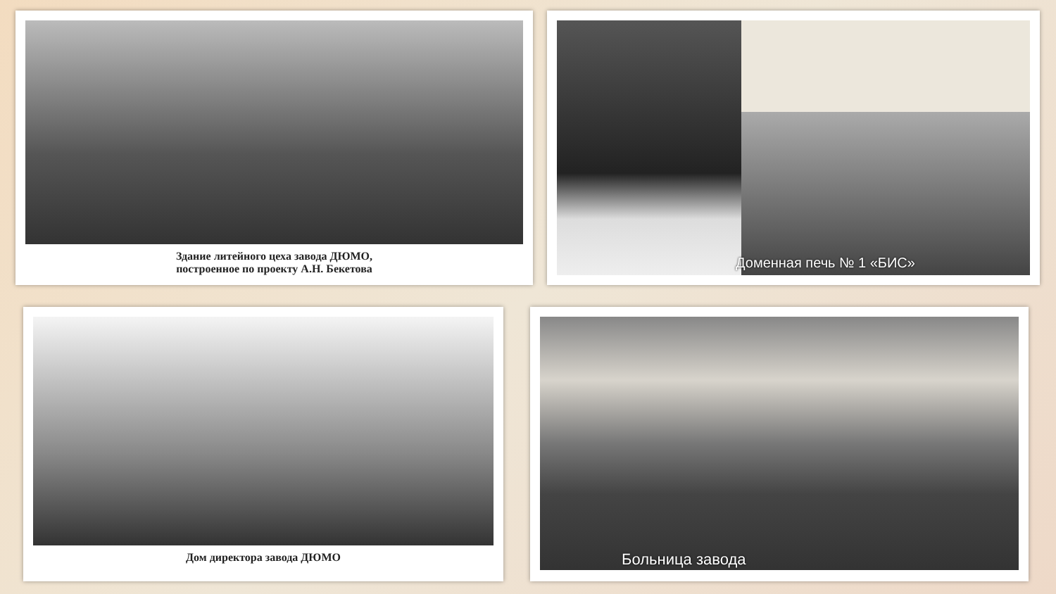Здание литейного цеха завода ДЮМО,
построенное по проекту А.Н. Бекетова
Доменная печь № 1 «БИС»
Дом директора завода ДЮМО Больница завода